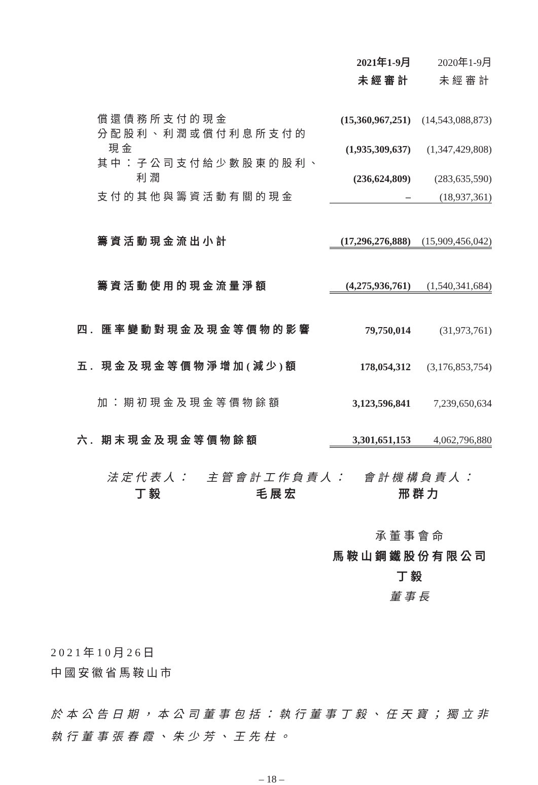| | 2021年1-9月 | 2020年1-9月 |
| --- | --- | --- |
| | 未經審計 | 未經審計 |
| 償還債務所支付的現金 | (15,360,967,251) | (14,543,088,873) |
| 分配股利、利潤或償付利息所支付的 現金 | (1,935,309,637) | (1,347,429,808) |
| 其中：子公司支付給少數股東的股利、 利潤 | (236,624,809) | (283,635,590) |
| 支付的其他與籌資活動有關的現金 | – | (18,937,361) |
| 籌資活動現金流出小計 | (17,296,276,888) | (15,909,456,042) |
| 籌資活動使用的現金流量淨額 | (4,275,936,761) | (1,540,341,684) |
| 四. 匯率變動對現金及現金等價物的影響 | 79,750,014 | (31,973,761) |
| 五. 現金及現金等價物淨增加(減少)額 | 178,054,312 | (3,176,853,754) |
| 加：期初現金及現金等價物餘額 | 3,123,596,841 | 7,239,650,634 |
| 六. 期末現金及現金等價物餘額 | 3,301,651,153 | 4,062,796,880 |
法定代表人：
丁毅
主管會計工作負責人：
毛展宏
會計機構負責人：
邢群力
承董事會命
馬鞍山鋼鐵股份有限公司
丁毅
董事長
2021年10月26日
中國安徽省馬鞍山市
於本公告日期，本公司董事包括：執行董事丁毅、任天寶；獨立非執行董事張春霞、朱少芳、王先柱。
– 18 –